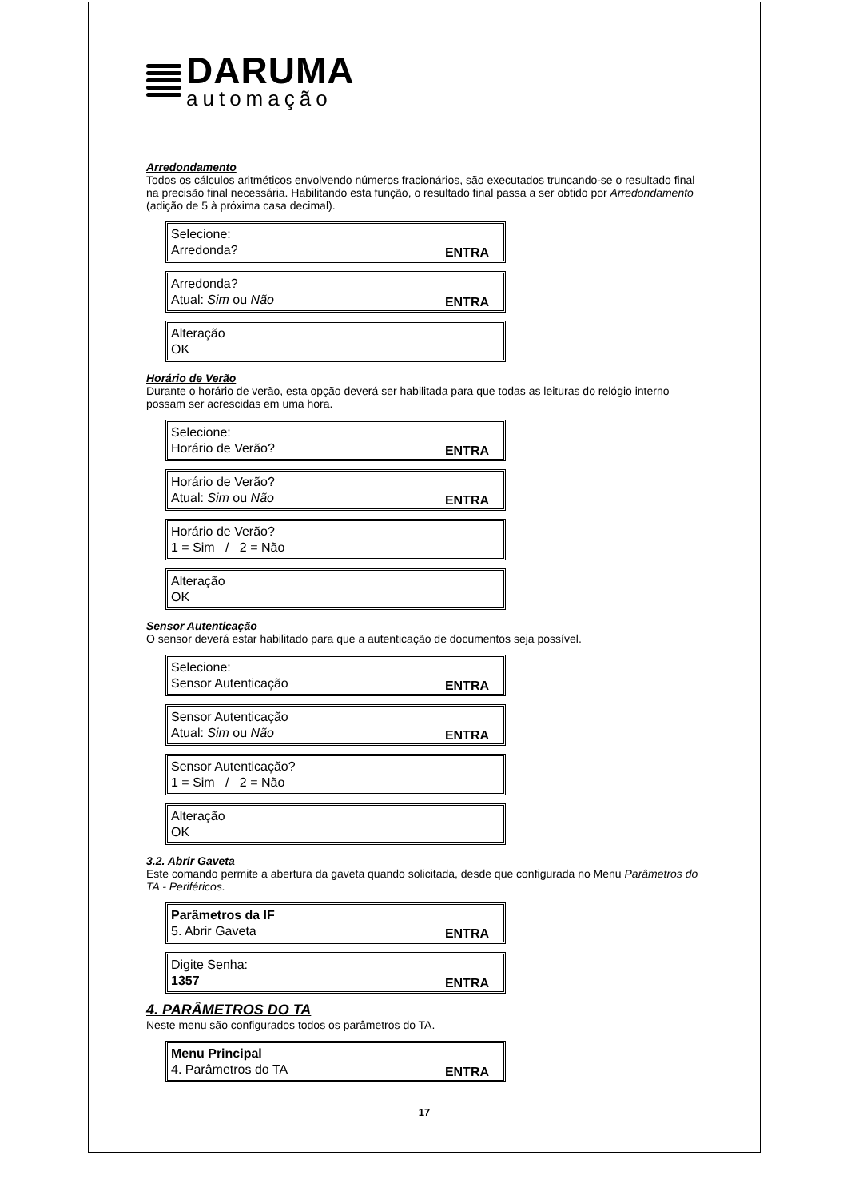DARUMA
automação
Arredondamento
Todos os cálculos aritméticos envolvendo números fracionários, são executados truncando-se o resultado final na precisão final necessária. Habilitando esta função, o resultado final passa a ser obtido por Arredondamento (adição de 5 à próxima casa decimal).
Selecione:
Arredonda? ENTRA
Arredonda?
Atual: Sim ou Não ENTRA
Alteração
OK
Horário de Verão
Durante o horário de verão, esta opção deverá ser habilitada para que todas as leituras do relógio interno possam ser acrescidas em uma hora.
Selecione:
Horário de Verão? ENTRA
Horário de Verão?
Atual: Sim ou Não ENTRA
Horário de Verão?
1 = Sim / 2 = Não
Alteração
OK
Sensor Autenticação
O sensor deverá estar habilitado para que a autenticação de documentos seja possível.
Selecione:
Sensor Autenticação ENTRA
Sensor Autenticação
Atual: Sim ou Não ENTRA
Sensor Autenticação?
1 = Sim / 2 = Não
Alteração
OK
3.2. Abrir Gaveta
Este comando permite a abertura da gaveta quando solicitada, desde que configurada no Menu Parâmetros do TA - Periféricos.
Parâmetros da IF
5. Abrir Gaveta ENTRA
Digite Senha:
1357 ENTRA
4. PARÂMETROS DO TA
Neste menu são configurados todos os parâmetros do TA.
Menu Principal
4. Parâmetros do TA ENTRA
17